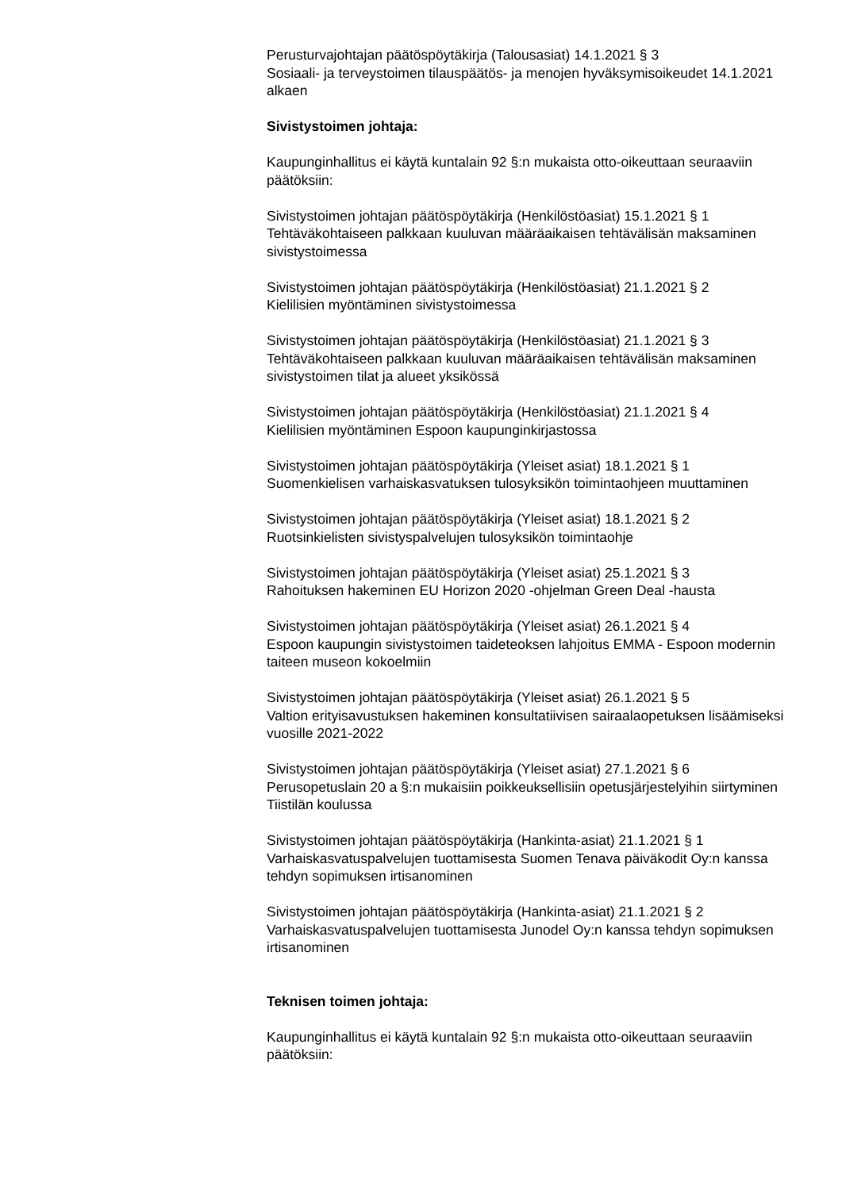Perusturvajohtajan päätöspöytäkirja (Talousasiat) 14.1.2021 § 3
Sosiaali- ja terveystoimen tilauspäätös- ja menojen hyväksymisoikeudet 14.1.2021 alkaen
Sivistystoimen johtaja:
Kaupunginhallitus ei käytä kuntalain 92 §:n mukaista otto-oikeuttaan seuraaviin päätöksiin:
Sivistystoimen johtajan päätöspöytäkirja (Henkilöstöasiat) 15.1.2021 § 1
Tehtäväkohtaiseen palkkaan kuuluvan määräaikaisen tehtävälisän maksaminen sivistystoimessa
Sivistystoimen johtajan päätöspöytäkirja (Henkilöstöasiat) 21.1.2021 § 2
Kielilisien myöntäminen sivistystoimessa
Sivistystoimen johtajan päätöspöytäkirja (Henkilöstöasiat) 21.1.2021 § 3
Tehtäväkohtaiseen palkkaan kuuluvan määräaikaisen tehtävälisän maksaminen sivistystoimen tilat ja alueet yksikössä
Sivistystoimen johtajan päätöspöytäkirja (Henkilöstöasiat) 21.1.2021 § 4
Kielilisien myöntäminen Espoon kaupunginkirjastossa
Sivistystoimen johtajan päätöspöytäkirja (Yleiset asiat) 18.1.2021 § 1
Suomenkielisen varhaiskasvatuksen tulosyksikön toimintaohjeen muuttaminen
Sivistystoimen johtajan päätöspöytäkirja (Yleiset asiat) 18.1.2021 § 2
Ruotsinkielisten sivistyspalvelujen tulosyksikön toimintaohje
Sivistystoimen johtajan päätöspöytäkirja (Yleiset asiat) 25.1.2021 § 3
Rahoituksen hakeminen EU Horizon 2020 -ohjelman Green Deal -hausta
Sivistystoimen johtajan päätöspöytäkirja (Yleiset asiat) 26.1.2021 § 4
Espoon kaupungin sivistystoimen taideteoksen lahjoitus EMMA - Espoon modernin taiteen museon kokoelmiin
Sivistystoimen johtajan päätöspöytäkirja (Yleiset asiat) 26.1.2021 § 5
Valtion erityisavustuksen hakeminen konsultatiivisen sairaalaopetuksen lisäämiseksi vuosille 2021-2022
Sivistystoimen johtajan päätöspöytäkirja (Yleiset asiat) 27.1.2021 § 6
Perusopetuslain 20 a §:n mukaisiin poikkeuksellisiin opetusjärjestelyihin siirtyminen Tiistilän koulussa
Sivistystoimen johtajan päätöspöytäkirja (Hankinta-asiat) 21.1.2021 § 1
Varhaiskasvatuspalvelujen tuottamisesta Suomen Tenava päiväkodit Oy:n kanssa tehdyn sopimuksen irtisanominen
Sivistystoimen johtajan päätöspöytäkirja (Hankinta-asiat) 21.1.2021 § 2
Varhaiskasvatuspalvelujen tuottamisesta Junodel Oy:n kanssa tehdyn sopimuksen irtisanominen
Teknisen toimen johtaja:
Kaupunginhallitus ei käytä kuntalain 92 §:n mukaista otto-oikeuttaan seuraaviin päätöksiin: